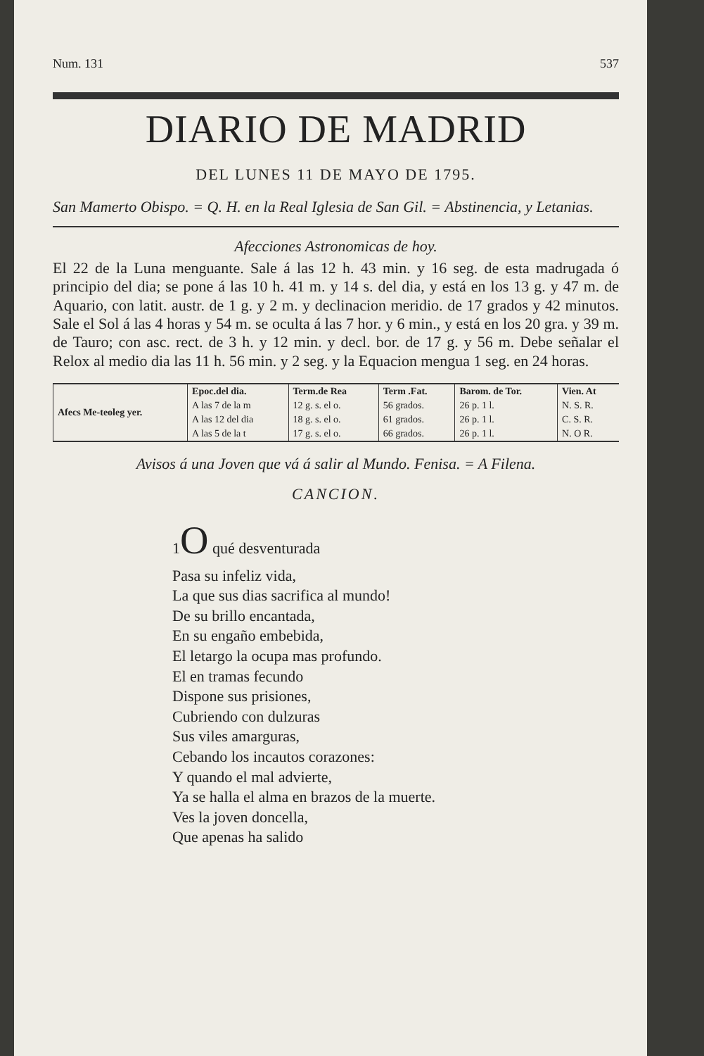Num. 131 537
DIARIO DE MADRID
DEL LUNES 11 DE MAYO DE 1795.
San Mamerto Obispo. = Q. H. en la Real Iglesia de San Gil. = Abstinencia, y Letanias.
Afecciones Astronomicas de hoy.
El 22 de la Luna menguante. Sale á las 12 h. 43 min. y 16 seg. de esta madrugada ó principio del dia; se pone á las 10 h. 41 m. y 14 s. del dia, y está en los 13 g. y 47 m. de Aquario, con latit. austr. de 1 g. y 2 m. y declinacion meridio. de 17 grados y 42 minutos. Sale el Sol á las 4 horas y 54 m. se oculta á las 7 hor. y 6 min., y está en los 20 gra. y 39 m. de Tauro; con asc. rect. de 3 h. y 12 min. y decl. bor. de 17 g. y 56 m. Debe señalar el Relox al medio dia las 11 h. 56 min. y 2 seg. y la Equacion mengua 1 seg. en 24 horas.
| Afecs Me-teoleg yer. | Epoc.del dia. | Term.de Rea | Term .Fat. | Barom. de Tor. | Vien. At |
| --- | --- | --- | --- | --- | --- |
| | A las 7 de la m | 12 g. s. el o. | 56 grados. | 26 p. 1 l. | N. S. R. |
| | A las 12 del dia | 18 g. s. el o. | 61 grados. | 26 p. 1 l. | C. S. R. |
| | A las 5 de la t | 17 g. s. el o. | 66 grados. | 26 p. 1 l. | N. O R. |
Avisos á una Joven que vá á salir al Mundo. Fenisa. = A Filena.
CANCION.
1O qué desventurada
Pasa su infeliz vida,
La que sus dias sacrifica al mundo!
De su brillo encantada,
En su engaño embebida,
El letargo la ocupa mas profundo.
El en tramas fecundo
Dispone sus prisiones,
Cubriendo con dulzuras
Sus viles amarguras,
Cebando los incautos corazones:
Y quando el mal advierte,
Ya se halla el alma en brazos de la muerte.
Ves la joven doncella,
Que apenas ha salido